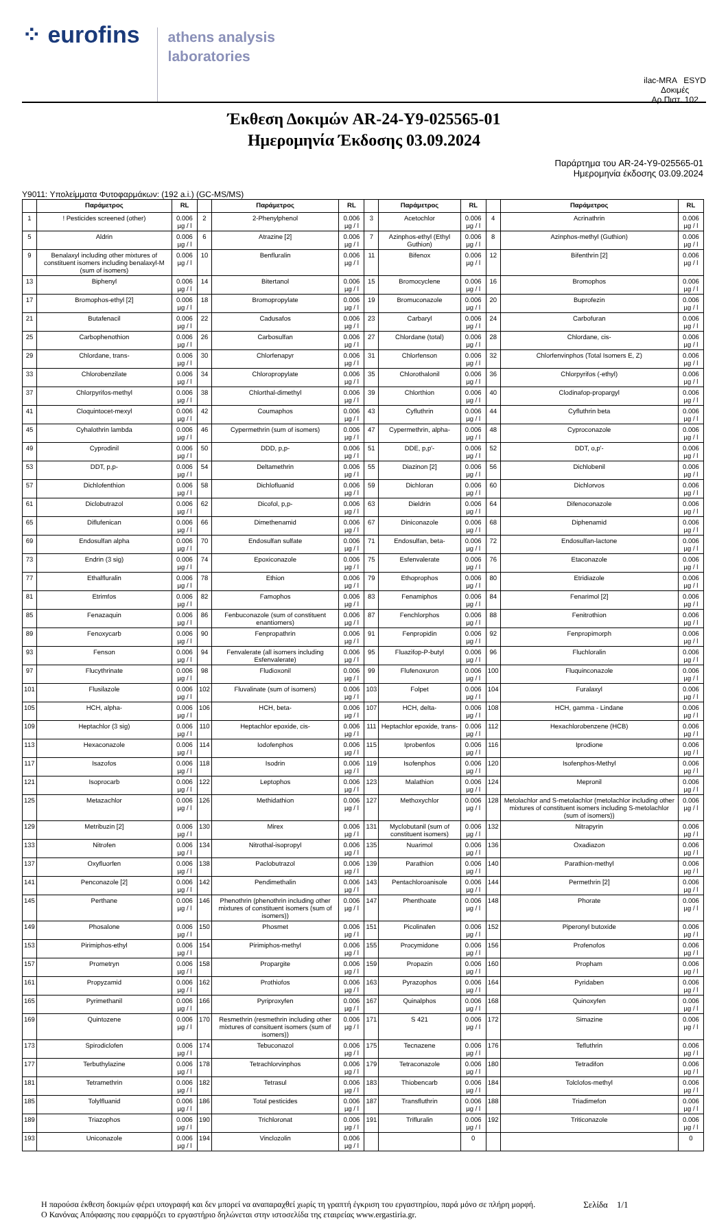⁘ eurofins
athens analysis
laboratories
ilac-MRA ESYD
Δοκιμές
Αρ.Πιστ. 102
Έκθεση Δοκιμών AR-24-Y9-025565-01
Ημερομηνία Έκδοσης 03.09.2024
Παράρτημα του AR-24-Y9-025565-01
Ημερομηνία έκδοσης 03.09.2024
Y9011: Υπολείμματα Φυτοφαρμάκων: (192 a.i.) (GC-MS/MS)
| | Παράμετρος | RL | | Παράμετρος | RL | | Παράμετρος | RL | | Παράμετρος | RL |
| --- | --- | --- | --- | --- | --- | --- | --- | --- | --- | --- | --- |
| 1 | ! Pesticides screened (other) | 0.006 µg / l | 2 | 2-Phenylphenol | 0.006 µg / l | 3 | Acetochlor | 0.006 µg / l | 4 | Acrinathrin | 0.006 µg / l |
| 5 | Aldrin | 0.006 µg / l | 6 | Atrazine [2] | 0.006 µg / l | 7 | Azinphos-ethyl (Ethyl Guthion) | 0.006 µg / l | 8 | Azinphos-methyl (Guthion) | 0.006 µg / l |
| 9 | Benalaxyl including other mixtures of constituent isomers including benalaxyl-M (sum of isomers) | 0.006 µg / l | 10 | Benfluralin | 0.006 µg / l | 11 | Bifenox | 0.006 µg / l | 12 | Bifenthrin [2] | 0.006 µg / l |
| 13 | Biphenyl | 0.006 µg / l | 14 | Bitertanol | 0.006 µg / l | 15 | Bromocyclene | 0.006 µg / l | 16 | Bromophos | 0.006 µg / l |
| 17 | Bromophos-ethyl [2] | 0.006 µg / l | 18 | Bromopropylate | 0.006 µg / l | 19 | Bromuconazole | 0.006 µg / l | 20 | Buprofezin | 0.006 µg / l |
| 21 | Butafenacil | 0.006 µg / l | 22 | Cadusafos | 0.006 µg / l | 23 | Carbaryl | 0.006 µg / l | 24 | Carbofuran | 0.006 µg / l |
| 25 | Carbophenothion | 0.006 µg / l | 26 | Carbosulfan | 0.006 µg / l | 27 | Chlordane (total) | 0.006 µg / l | 28 | Chlordane, cis- | 0.006 µg / l |
| 29 | Chlordane, trans- | 0.006 µg / l | 30 | Chlorfenapyr | 0.006 µg / l | 31 | Chlorfenson | 0.006 µg / l | 32 | Chlorfenvinphos (Total Isomers E, Z) | 0.006 µg / l |
| 33 | Chlorobenzilate | 0.006 µg / l | 34 | Chloropropylate | 0.006 µg / l | 35 | Chlorothalonil | 0.006 µg / l | 36 | Chlorpyrifos (-ethyl) | 0.006 µg / l |
| 37 | Chlorpyrifos-methyl | 0.006 µg / l | 38 | Chlorthal-dimethyl | 0.006 µg / l | 39 | Chlorthion | 0.006 µg / l | 40 | Clodinafop-propargyl | 0.006 µg / l |
| 41 | Cloquintocet-mexyl | 0.006 µg / l | 42 | Coumaphos | 0.006 µg / l | 43 | Cyfluthrin | 0.006 µg / l | 44 | Cyfluthrin beta | 0.006 µg / l |
| 45 | Cyhalothrin lambda | 0.006 µg / l | 46 | Cypermethrin (sum of isomers) | 0.006 µg / l | 47 | Cypermethrin, alpha- | 0.006 µg / l | 48 | Cyproconazole | 0.006 µg / l |
| 49 | Cyprodinil | 0.006 µg / l | 50 | DDD, p,p- | 0.006 µg / l | 51 | DDE, p,p'- | 0.006 µg / l | 52 | DDT, o,p'- | 0.006 µg / l |
| 53 | DDT, p,p- | 0.006 µg / l | 54 | Deltamethrin | 0.006 µg / l | 55 | Diazinon [2] | 0.006 µg / l | 56 | Dichlobenil | 0.006 µg / l |
| 57 | Dichlofenthion | 0.006 µg / l | 58 | Dichlofluanid | 0.006 µg / l | 59 | Dichloran | 0.006 µg / l | 60 | Dichlorvos | 0.006 µg / l |
| 61 | Diclobutrazol | 0.006 µg / l | 62 | Dicofol, p,p- | 0.006 µg / l | 63 | Dieldrin | 0.006 µg / l | 64 | Difenoconazole | 0.006 µg / l |
| 65 | Diflufenican | 0.006 µg / l | 66 | Dimethenamid | 0.006 µg / l | 67 | Diniconazole | 0.006 µg / l | 68 | Diphenamid | 0.006 µg / l |
| 69 | Endosulfan alpha | 0.006 µg / l | 70 | Endosulfan sulfate | 0.006 µg / l | 71 | Endosulfan, beta- | 0.006 µg / l | 72 | Endosulfan-lactone | 0.006 µg / l |
| 73 | Endrin (3 sig) | 0.006 µg / l | 74 | Epoxiconazole | 0.006 µg / l | 75 | Esfenvalerate | 0.006 µg / l | 76 | Etaconazole | 0.006 µg / l |
| 77 | Ethalfluralin | 0.006 µg / l | 78 | Ethion | 0.006 µg / l | 79 | Ethoprophos | 0.006 µg / l | 80 | Etridiazole | 0.006 µg / l |
| 81 | Etrimfos | 0.006 µg / l | 82 | Famophos | 0.006 µg / l | 83 | Fenamiphos | 0.006 µg / l | 84 | Fenarimol [2] | 0.006 µg / l |
| 85 | Fenazaquin | 0.006 µg / l | 86 | Fenbuconazole (sum of constituent enantiomers) | 0.006 µg / l | 87 | Fenchlorphos | 0.006 µg / l | 88 | Fenitrothion | 0.006 µg / l |
| 89 | Fenoxycarb | 0.006 µg / l | 90 | Fenpropathrin | 0.006 µg / l | 91 | Fenpropidin | 0.006 µg / l | 92 | Fenpropimorph | 0.006 µg / l |
| 93 | Fenson | 0.006 µg / l | 94 | Fenvalerate (all isomers including Esfenvalerate) | 0.006 µg / l | 95 | Fluazifop-P-butyl | 0.006 µg / l | 96 | Fluchloralin | 0.006 µg / l |
| 97 | Flucythrinate | 0.006 µg / l | 98 | Fludioxonil | 0.006 µg / l | 99 | Flufenoxuron | 0.006 µg / l | 100 | Fluquinconazole | 0.006 µg / l |
| 101 | Flusilazole | 0.006 µg / l | 102 | Fluvalinate (sum of isomers) | 0.006 µg / l | 103 | Folpet | 0.006 µg / l | 104 | Furalaxyl | 0.006 µg / l |
| 105 | HCH, alpha- | 0.006 µg / l | 106 | HCH, beta- | 0.006 µg / l | 107 | HCH, delta- | 0.006 µg / l | 108 | HCH, gamma - Lindane | 0.006 µg / l |
| 109 | Heptachlor (3 sig) | 0.006 µg / l | 110 | Heptachlor epoxide, cis- | 0.006 µg / l | 111 | Heptachlor epoxide, trans- | 0.006 µg / l | 112 | Hexachlorobenzene (HCB) | 0.006 µg / l |
| 113 | Hexaconazole | 0.006 µg / l | 114 | Iodofenphos | 0.006 µg / l | 115 | Iprobenfos | 0.006 µg / l | 116 | Iprodione | 0.006 µg / l |
| 117 | Isazofos | 0.006 µg / l | 118 | Isodrin | 0.006 µg / l | 119 | Isofenphos | 0.006 µg / l | 120 | Isofenphos-Methyl | 0.006 µg / l |
| 121 | Isoprocarb | 0.006 µg / l | 122 | Leptophos | 0.006 µg / l | 123 | Malathion | 0.006 µg / l | 124 | Mepronil | 0.006 µg / l |
| 125 | Metazachlor | 0.006 µg / l | 126 | Methidathion | 0.006 µg / l | 127 | Methoxychlor | 0.006 µg / l | 128 | Metolachlor and S-metolachlor (metolachlor including other mixtures of constituent isomers including S-metolachlor (sum of isomers)) | 0.006 µg / l |
| 129 | Metribuzin [2] | 0.006 µg / l | 130 | Mirex | 0.006 µg / l | 131 | Myclobutanil (sum of constituent isomers) | 0.006 µg / l | 132 | Nitrapyrin | 0.006 µg / l |
| 133 | Nitrofen | 0.006 µg / l | 134 | Nitrothal-isopropyl | 0.006 µg / l | 135 | Nuarimol | 0.006 µg / l | 136 | Oxadiazon | 0.006 µg / l |
| 137 | Oxyfluorfen | 0.006 µg / l | 138 | Paclobutrazol | 0.006 µg / l | 139 | Parathion | 0.006 µg / l | 140 | Parathion-methyl | 0.006 µg / l |
| 141 | Penconazole [2] | 0.006 µg / l | 142 | Pendimethalin | 0.006 µg / l | 143 | Pentachloroanisole | 0.006 µg / l | 144 | Permethrin [2] | 0.006 µg / l |
| 145 | Perthane | 0.006 µg / l | 146 | Phenothrin (phenothrin including other mixtures of constituent isomers (sum of isomers)) | 0.006 µg / l | 147 | Phenthoate | 0.006 µg / l | 148 | Phorate | 0.006 µg / l |
| 149 | Phosalone | 0.006 µg / l | 150 | Phosmet | 0.006 µg / l | 151 | Picolinafen | 0.006 µg / l | 152 | Piperonyl butoxide | 0.006 µg / l |
| 153 | Pirimiphos-ethyl | 0.006 µg / l | 154 | Pirimiphos-methyl | 0.006 µg / l | 155 | Procymidone | 0.006 µg / l | 156 | Profenofos | 0.006 µg / l |
| 157 | Prometryn | 0.006 µg / l | 158 | Propargite | 0.006 µg / l | 159 | Propazin | 0.006 µg / l | 160 | Propham | 0.006 µg / l |
| 161 | Propyzamid | 0.006 µg / l | 162 | Prothiofos | 0.006 µg / l | 163 | Pyrazophos | 0.006 µg / l | 164 | Pyridaben | 0.006 µg / l |
| 165 | Pyrimethanil | 0.006 µg / l | 166 | Pyriproxyfen | 0.006 µg / l | 167 | Quinalphos | 0.006 µg / l | 168 | Quinoxyfen | 0.006 µg / l |
| 169 | Quintozene | 0.006 µg / l | 170 | Resmethrin (resmethrin including other mixtures of consituent isomers (sum of isomers)) | 0.006 µg / l | 171 | S 421 | 0.006 µg / l | 172 | Simazine | 0.006 µg / l |
| 173 | Spirodiclofen | 0.006 µg / l | 174 | Tebuconazol | 0.006 µg / l | 175 | Tecnazene | 0.006 µg / l | 176 | Tefluthrin | 0.006 µg / l |
| 177 | Terbuthylazine | 0.006 µg / l | 178 | Tetrachlorvinphos | 0.006 µg / l | 179 | Tetraconazole | 0.006 µg / l | 180 | Tetradifon | 0.006 µg / l |
| 181 | Tetramethrin | 0.006 µg / l | 182 | Tetrasul | 0.006 µg / l | 183 | Thiobencarb | 0.006 µg / l | 184 | Tolclofos-methyl | 0.006 µg / l |
| 185 | Tolylfluanid | 0.006 µg / l | 186 | Total pesticides | 0.006 µg / l | 187 | Transfluthrin | 0.006 µg / l | 188 | Triadimefon | 0.006 µg / l |
| 189 | Triazophos | 0.006 µg / l | 190 | Trichloronat | 0.006 µg / l | 191 | Trifluralin | 0.006 µg / l | 192 | Triticonazole | 0.006 µg / l |
| 193 | Uniconazole | 0.006 µg / l | 194 | Vinclozolin | 0.006 µg / l | | | 0 | | | 0 |
Η παρούσα έκθεση δοκιμών φέρει υπογραφή και δεν μπορεί να αναπαραχθεί χωρίς τη γραπτή έγκριση του εργαστηρίου, παρά μόνο σε πλήρη μορφή.
Ο Κανόνας Απόφασης που εφαρμόζει το εργαστήριο δηλώνεται στην ιστοσελίδα της εταιρείας www.ergastiria.gr.
Σελίδα 1/1